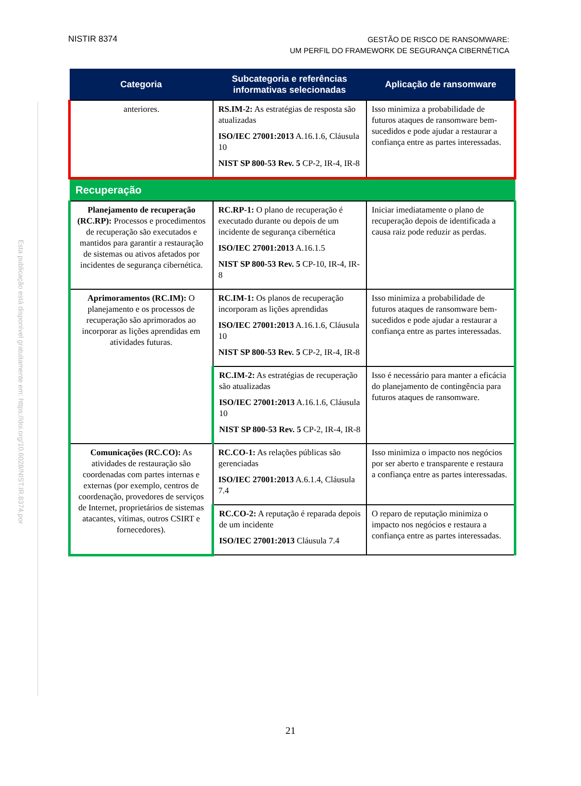Esta publicação está disponível gratuitamente em: https://doi.org/10.6028/NIST.IR.8374.por
NISTIR 8374
GESTÃO DE RISCO DE RANSOMWARE:
UM PERFIL DO FRAMEWORK DE SEGURANÇA CIBERNÉTICA
| Categoria | Subcategoria e referências informativas selecionadas | Aplicação de ransomware |
| --- | --- | --- |
| anteriores. | RS.IM-2: As estratégias de resposta são atualizadas ISO/IEC 27001:2013 A.16.1.6, Cláusula 10 NIST SP 800-53 Rev. 5 CP-2, IR-4, IR-8 | Isso minimiza a probabilidade de futuros ataques de ransomware bem-sucedidos e pode ajudar a restaurar a confiança entre as partes interessadas. |
| Recuperação | | |
| Planejamento de recuperação (RC.RP): Processos e procedimentos de recuperação são executados e mantidos para garantir a restauração de sistemas ou ativos afetados por incidentes de segurança cibernética. | RC.RP-1: O plano de recuperação é executado durante ou depois de um incidente de segurança cibernética ISO/IEC 27001:2013 A.16.1.5 NIST SP 800-53 Rev. 5 CP-10, IR-4, IR-8 | Iniciar imediatamente o plano de recuperação depois de identificada a causa raiz pode reduzir as perdas. |
| Aprimoramentos (RC.IM): O planejamento e os processos de recuperação são aprimorados ao incorporar as lições aprendidas em atividades futuras. | RC.IM-1: Os planos de recuperação incorporam as lições aprendidas ISO/IEC 27001:2013 A.16.1.6, Cláusula 10 NIST SP 800-53 Rev. 5 CP-2, IR-4, IR-8 | Isso minimiza a probabilidade de futuros ataques de ransomware bem-sucedidos e pode ajudar a restaurar a confiança entre as partes interessadas. |
| | RC.IM-2: As estratégias de recuperação são atualizadas ISO/IEC 27001:2013 A.16.1.6, Cláusula 10 NIST SP 800-53 Rev. 5 CP-2, IR-4, IR-8 | Isso é necessário para manter a eficácia do planejamento de contingência para futuros ataques de ransomware. |
| Comunicações (RC.CO): As atividades de restauração são coordenadas com partes internas e externas (por exemplo, centros de coordenação, provedores de serviços de Internet, proprietários de sistemas atacantes, vítimas, outros CSIRT e fornecedores). | RC.CO-1: As relações públicas são gerenciadas ISO/IEC 27001:2013 A.6.1.4, Cláusula 7.4 | Isso minimiza o impacto nos negócios por ser aberto e transparente e restaura a confiança entre as partes interessadas. |
| | RC.CO-2: A reputação é reparada depois de um incidente ISO/IEC 27001:2013 Cláusula 7.4 | O reparo de reputação minimiza o impacto nos negócios e restaura a confiança entre as partes interessadas. |
21